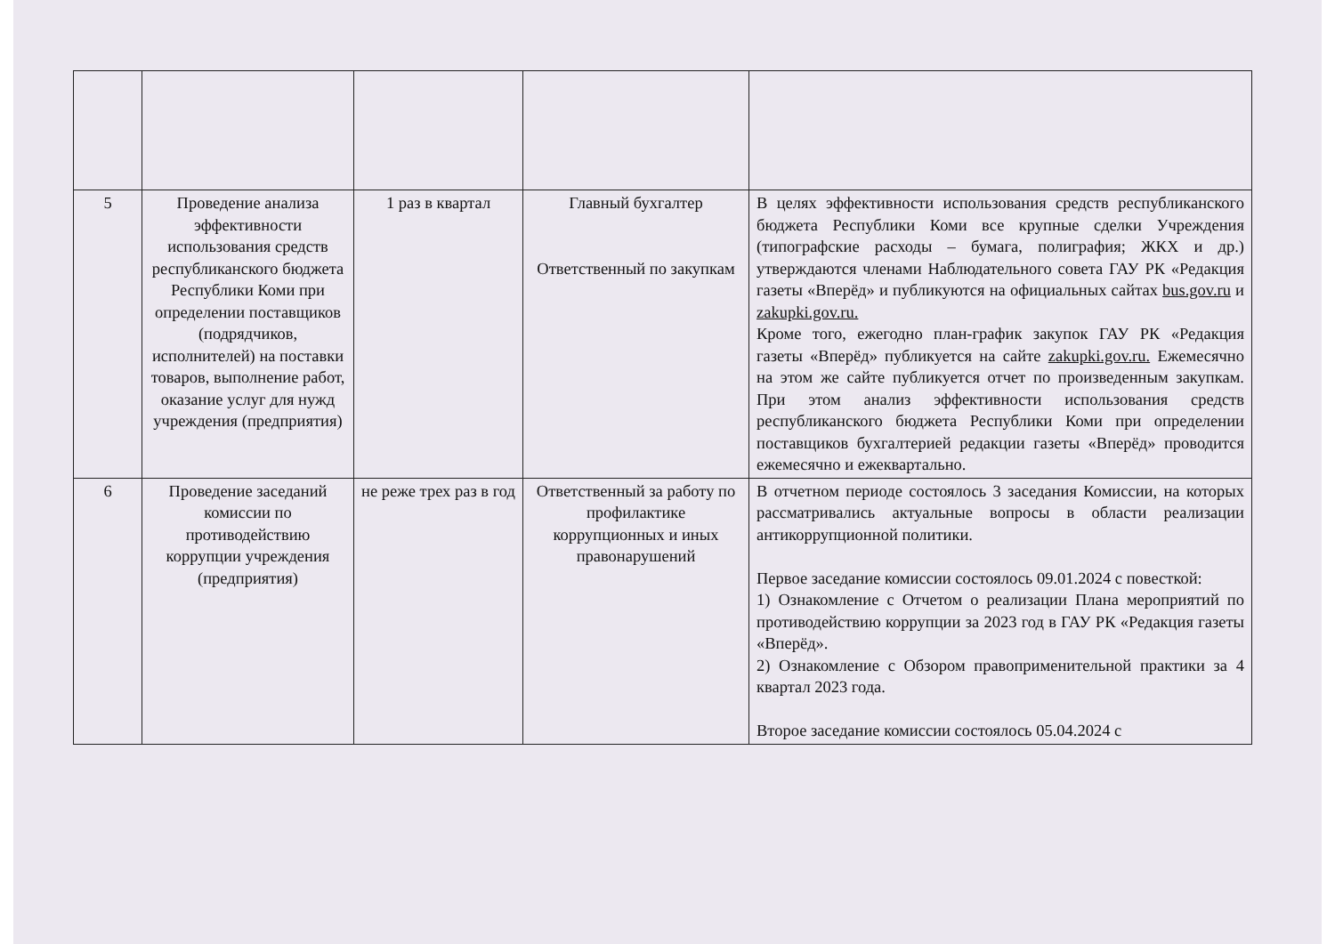| 5 | Проведение анализа эффективности использования средств республиканского бюджета Республики Коми при определении поставщиков (подрядчиков, исполнителей) на поставки товаров, выполнение работ, оказание услуг для нужд учреждения (предприятия) | 1 раз в квартал | Главный бухгалтер Ответственный по закупкам | В целях эффективности использования средств республиканского бюджета Республики Коми все крупные сделки Учреждения (типографские расходы – бумага, полиграфия; ЖКХ и др.) утверждаются членами Наблюдательного совета ГАУ РК «Редакция газеты «Вперёд» и публикуются на официальных сайтах bus.gov.ru и zakupki.gov.ru. Кроме того, ежегодно план-график закупок ГАУ РК «Редакция газеты «Вперёд» публикуется на сайте zakupki.gov.ru. Ежемесячно на этом же сайте публикуется отчет по произведенным закупкам. При этом анализ эффективности использования средств республиканского бюджета Республики Коми при определении поставщиков бухгалтерией редакции газеты «Вперёд» проводится ежемесячно и ежеквартально. |
| 6 | Проведение заседаний комиссии по противодействию коррупции учреждения (предприятия) | не реже трех раз в год | Ответственный за работу по профилактике коррупционных и иных правонарушений | В отчетном периоде состоялось 3 заседания Комиссии, на которых рассматривались актуальные вопросы в области реализации антикоррупционной политики. Первое заседание комиссии состоялось 09.01.2024 с повесткой: 1) Ознакомление с Отчетом о реализации Плана мероприятий по противодействию коррупции за 2023 год в ГАУ РК «Редакция газеты «Вперёд». 2) Ознакомление с Обзором правоприменительной практики за 4 квартал 2023 года. Второе заседание комиссии состоялось 05.04.2024 с |